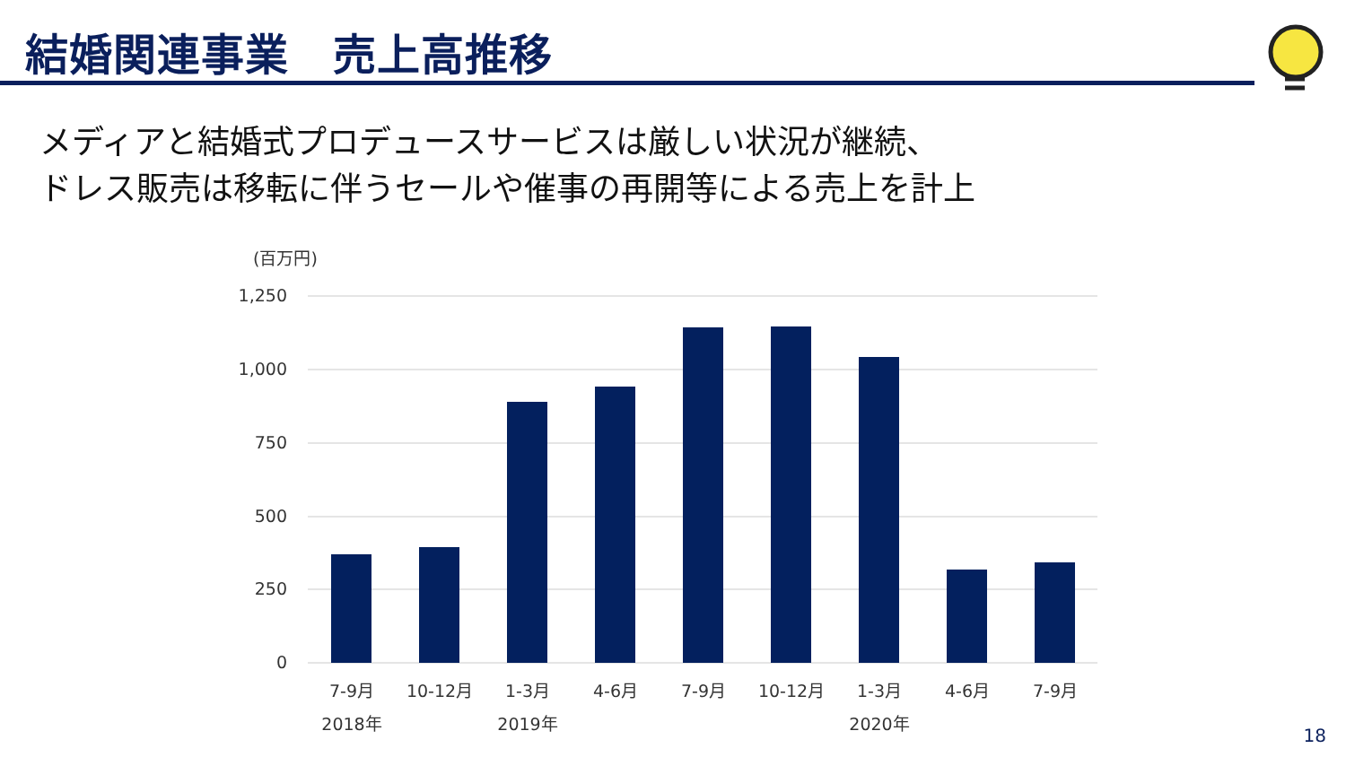結婚関連事業　売上高推移
メディアと結婚式プロデュースサービスは厳しい状況が継続、
ドレス販売は移転に伴うセールや催事の再開等による売上を計上
(百万円)
1,250
1,000
750
500
250
0
7-9月
10-12月
1-3月
4-6月
7-9月
10-12月
1-3月
4-6月
7-9月
2018年
2019年
2020年
18